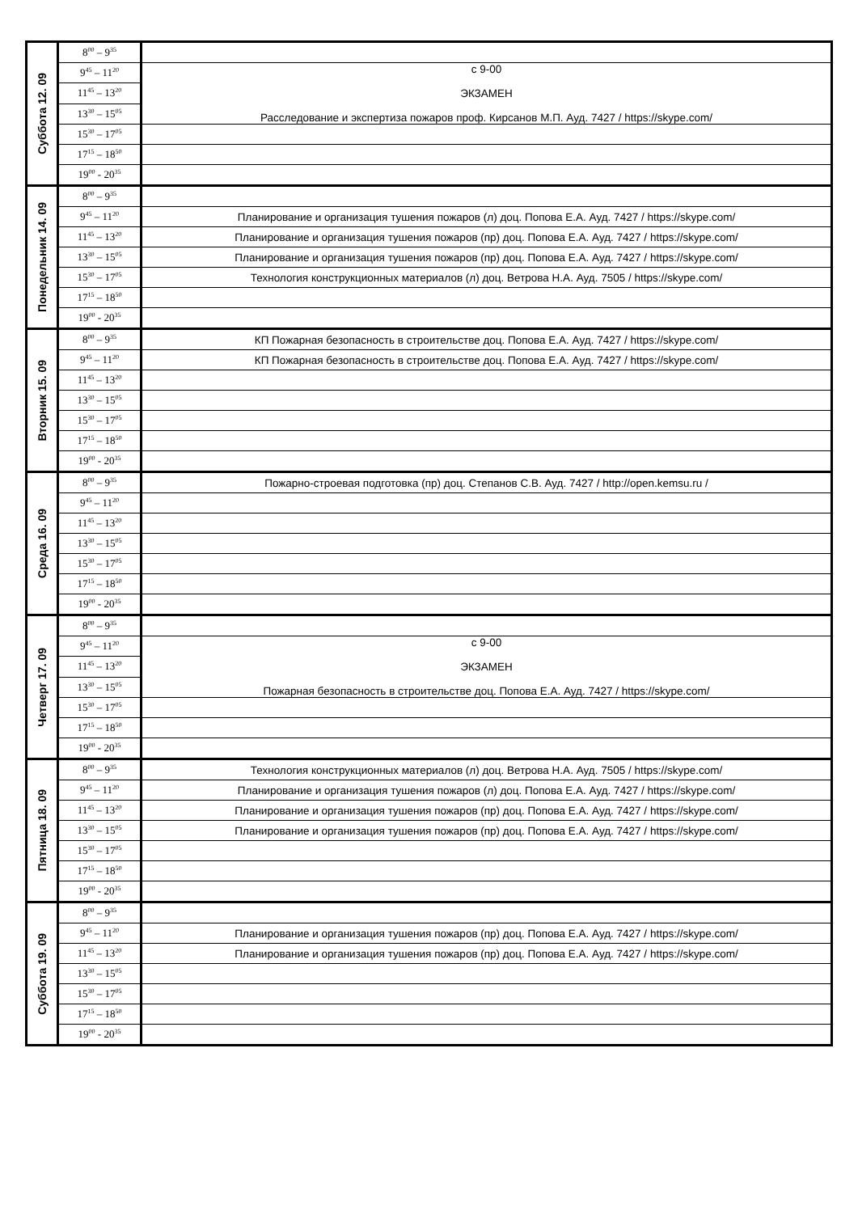| Суббота 12. 09 | 8<sup>00</sup> – 9<sup>35</sup> | |
| | 9<sup>45</sup> – 11<sup>20</sup> | с 9-00 ЭКЗАМЕН Расследование и экспертиза пожаров проф. Кирсанов М.П. Ауд. 7427 / https://skype.com/ |
| | 11<sup>45</sup> – 13<sup>20</sup> | |
| | 13<sup>30</sup> – 15<sup>05</sup> | |
| | 15<sup>30</sup> – 17<sup>05</sup> | |
| | 17<sup>15</sup> – 18<sup>50</sup> | |
| | 19<sup>00</sup> - 20<sup>35</sup> | |
| Понедельник 14. 09 | 8<sup>00</sup> – 9<sup>35</sup> | |
| | 9<sup>45</sup> – 11<sup>20</sup> | Планирование и организация тушения пожаров (л) доц. Попова Е.А. Ауд. 7427 / https://skype.com/ |
| | 11<sup>45</sup> – 13<sup>20</sup> | Планирование и организация тушения пожаров (пр) доц. Попова Е.А. Ауд. 7427 / https://skype.com/ |
| | 13<sup>30</sup> – 15<sup>05</sup> | Планирование и организация тушения пожаров (пр) доц. Попова Е.А. Ауд. 7427 / https://skype.com/ |
| | 15<sup>30</sup> – 17<sup>05</sup> | Технология конструкционных материалов (л) доц. Ветрова Н.А. Ауд. 7505 / https://skype.com/ |
| | 17<sup>15</sup> – 18<sup>50</sup> | |
| | 19<sup>00</sup> - 20<sup>35</sup> | |
| Вторник 15. 09 | 8<sup>00</sup> – 9<sup>35</sup> | КП Пожарная безопасность в строительстве доц. Попова Е.А. Ауд. 7427 / https://skype.com/ |
| | 9<sup>45</sup> – 11<sup>20</sup> | КП Пожарная безопасность в строительстве доц. Попова Е.А. Ауд. 7427 / https://skype.com/ |
| | 11<sup>45</sup> – 13<sup>20</sup> | |
| | 13<sup>30</sup> – 15<sup>05</sup> | |
| | 15<sup>30</sup> – 17<sup>05</sup> | |
| | 17<sup>15</sup> – 18<sup>50</sup> | |
| | 19<sup>00</sup> - 20<sup>35</sup> | |
| Среда 16. 09 | 8<sup>00</sup> – 9<sup>35</sup> | Пожарно-строевая подготовка (пр) доц. Степанов С.В. Ауд. 7427 / http://open.kemsu.ru / |
| | 9<sup>45</sup> – 11<sup>20</sup> | |
| | 11<sup>45</sup> – 13<sup>20</sup> | |
| | 13<sup>30</sup> – 15<sup>05</sup> | |
| | 15<sup>30</sup> – 17<sup>05</sup> | |
| | 17<sup>15</sup> – 18<sup>50</sup> | |
| | 19<sup>00</sup> - 20<sup>35</sup> | |
| Четверг 17. 09 | 8<sup>00</sup> – 9<sup>35</sup> | |
| | 9<sup>45</sup> – 11<sup>20</sup> | с 9-00 ЭКЗАМЕН Пожарная безопасность в строительстве доц. Попова Е.А. Ауд. 7427 / https://skype.com/ |
| | 11<sup>45</sup> – 13<sup>20</sup> | |
| | 13<sup>30</sup> – 15<sup>05</sup> | |
| | 15<sup>30</sup> – 17<sup>05</sup> | |
| | 17<sup>15</sup> – 18<sup>50</sup> | |
| | 19<sup>00</sup> - 20<sup>35</sup> | |
| Пятница 18. 09 | 8<sup>00</sup> – 9<sup>35</sup> | Технология конструкционных материалов (л) доц. Ветрова Н.А. Ауд. 7505 / https://skype.com/ |
| | 9<sup>45</sup> – 11<sup>20</sup> | Планирование и организация тушения пожаров (л) доц. Попова Е.А. Ауд. 7427 / https://skype.com/ |
| | 11<sup>45</sup> – 13<sup>20</sup> | Планирование и организация тушения пожаров (пр) доц. Попова Е.А. Ауд. 7427 / https://skype.com/ |
| | 13<sup>30</sup> – 15<sup>05</sup> | Планирование и организация тушения пожаров (пр) доц. Попова Е.А. Ауд. 7427 / https://skype.com/ |
| | 15<sup>30</sup> – 17<sup>05</sup> | |
| | 17<sup>15</sup> – 18<sup>50</sup> | |
| | 19<sup>00</sup> - 20<sup>35</sup> | |
| Суббота 19. 09 | 8<sup>00</sup> – 9<sup>35</sup> | |
| | 9<sup>45</sup> – 11<sup>20</sup> | Планирование и организация тушения пожаров (пр) доц. Попова Е.А. Ауд. 7427 / https://skype.com/ |
| | 11<sup>45</sup> – 13<sup>20</sup> | Планирование и организация тушения пожаров (пр) доц. Попова Е.А. Ауд. 7427 / https://skype.com/ |
| | 13<sup>30</sup> – 15<sup>05</sup> | |
| | 15<sup>30</sup> – 17<sup>05</sup> | |
| | 17<sup>15</sup> – 18<sup>50</sup> | |
| | 19<sup>00</sup> - 20<sup>35</sup> | |